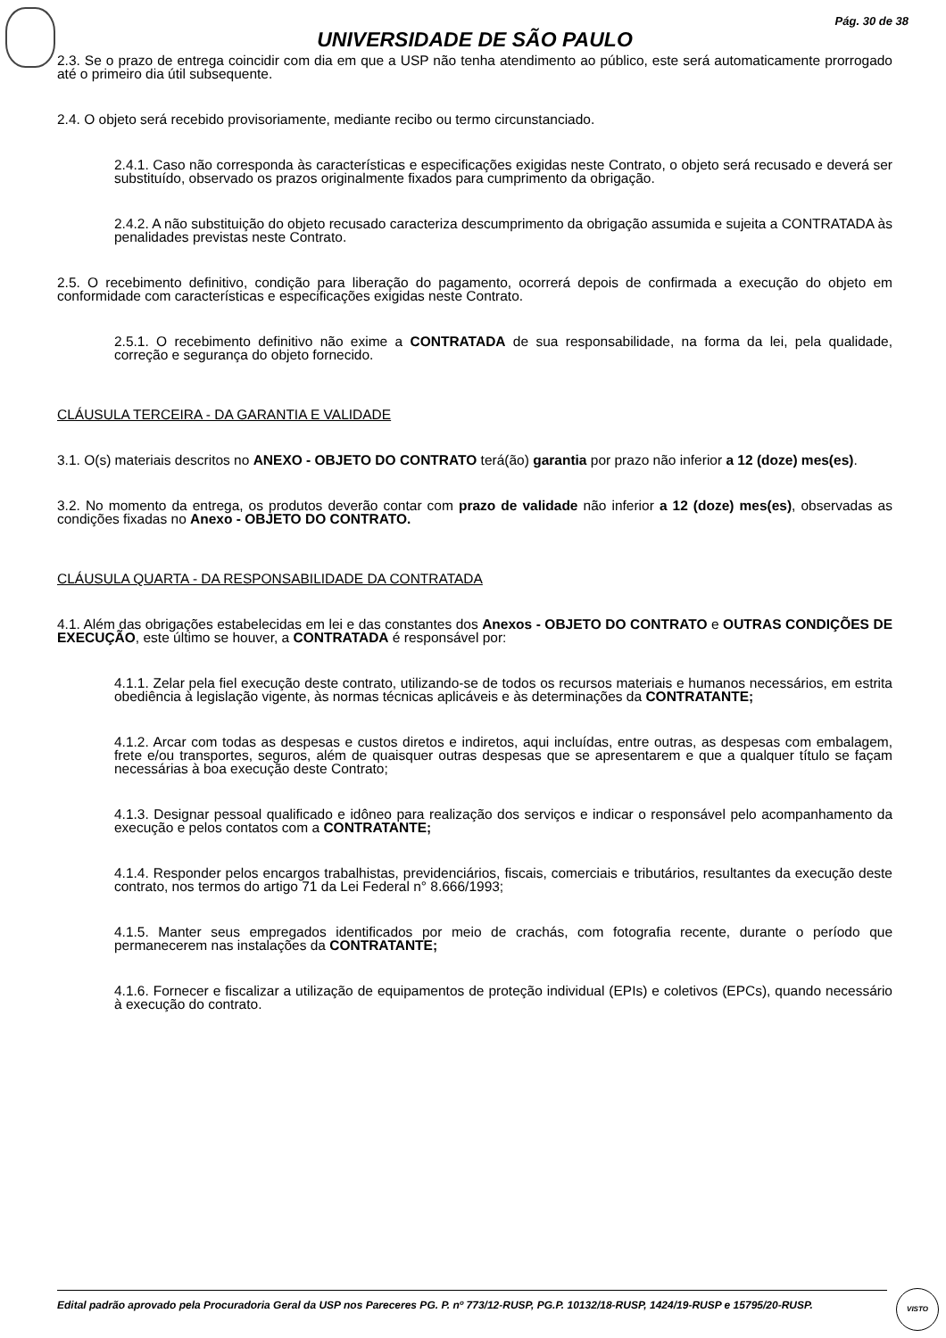Pág. 30 de 38
UNIVERSIDADE DE SÃO PAULO
2.3. Se o prazo de entrega coincidir com dia em que a USP não tenha atendimento ao público, este será automaticamente prorrogado até o primeiro dia útil subsequente.
2.4. O objeto será recebido provisoriamente, mediante recibo ou termo circunstanciado.
2.4.1. Caso não corresponda às características e especificações exigidas neste Contrato, o objeto será recusado e deverá ser substituído, observado os prazos originalmente fixados para cumprimento da obrigação.
2.4.2. A não substituição do objeto recusado caracteriza descumprimento da obrigação assumida e sujeita a CONTRATADA às penalidades previstas neste Contrato.
2.5. O recebimento definitivo, condição para liberação do pagamento, ocorrerá depois de confirmada a execução do objeto em conformidade com características e especificações exigidas neste Contrato.
2.5.1. O recebimento definitivo não exime a CONTRATADA de sua responsabilidade, na forma da lei, pela qualidade, correção e segurança do objeto fornecido.
CLÁUSULA TERCEIRA - DA GARANTIA E VALIDADE
3.1. O(s) materiais descritos no ANEXO - OBJETO DO CONTRATO terá(ão) garantia por prazo não inferior a 12 (doze) mes(es).
3.2. No momento da entrega, os produtos deverão contar com prazo de validade não inferior a 12 (doze) mes(es), observadas as condições fixadas no Anexo - OBJETO DO CONTRATO.
CLÁUSULA QUARTA - DA RESPONSABILIDADE DA CONTRATADA
4.1. Além das obrigações estabelecidas em lei e das constantes dos Anexos - OBJETO DO CONTRATO e OUTRAS CONDIÇÕES DE EXECUÇÃO, este último se houver, a CONTRATADA é responsável por:
4.1.1. Zelar pela fiel execução deste contrato, utilizando-se de todos os recursos materiais e humanos necessários, em estrita obediência à legislação vigente, às normas técnicas aplicáveis e às determinações da CONTRATANTE;
4.1.2. Arcar com todas as despesas e custos diretos e indiretos, aqui incluídas, entre outras, as despesas com embalagem, frete e/ou transportes, seguros, além de quaisquer outras despesas que se apresentarem e que a qualquer título se façam necessárias à boa execução deste Contrato;
4.1.3. Designar pessoal qualificado e idôneo para realização dos serviços e indicar o responsável pelo acompanhamento da execução e pelos contatos com a CONTRATANTE;
4.1.4. Responder pelos encargos trabalhistas, previdenciários, fiscais, comerciais e tributários, resultantes da execução deste contrato, nos termos do artigo 71 da Lei Federal n° 8.666/1993;
4.1.5. Manter seus empregados identificados por meio de crachás, com fotografia recente, durante o período que permanecerem nas instalações da CONTRATANTE;
4.1.6. Fornecer e fiscalizar a utilização de equipamentos de proteção individual (EPIs) e coletivos (EPCs), quando necessário à execução do contrato.
Edital padrão aprovado pela Procuradoria Geral da USP nos Pareceres PG. P. nº 773/12-RUSP, PG.P. 10132/18-RUSP, 1424/19-RUSP e 15795/20-RUSP.
VISTO